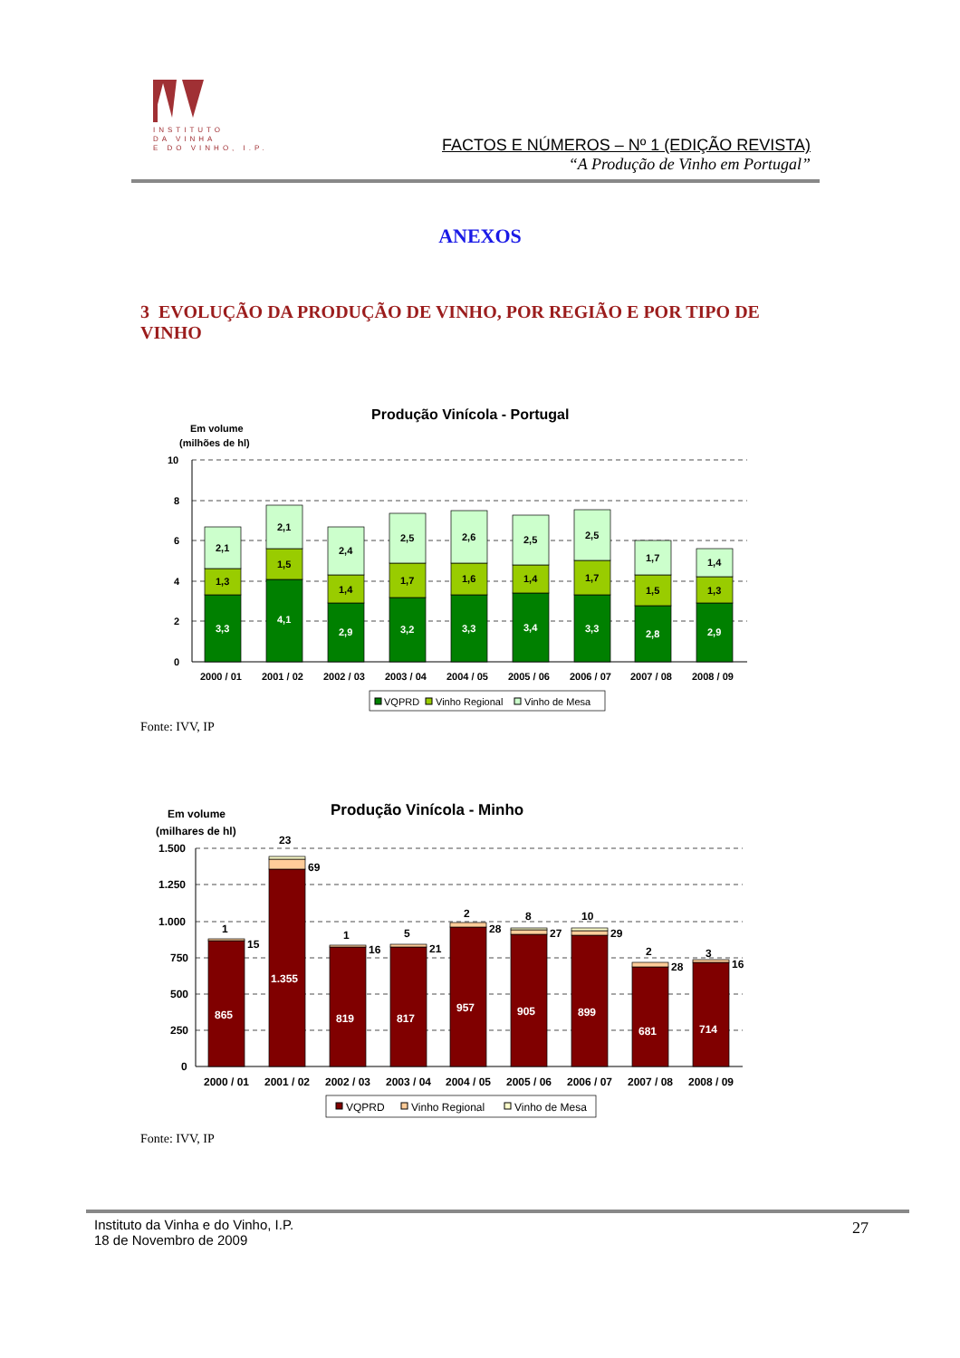INSTITUTO
DA VINHA
E DO VINHO, I.P.
FACTOS E NÚMEROS – Nº 1 (EDIÇÃO REVISTA)
“A Produção de Vinho em Portugal”
ANEXOS
3 EVOLUÇÃO DA PRODUÇÃO DE VINHO, POR REGIÃO E POR TIPO DE VINHO
Produção Vinícola - Portugal
Em volume
(milhões de hl)
10
8
6
4
2
0
3,3
4,1
2,9
3,2
3,3
3,4
3,3
2,8
2,9
1,3
1,5
1,4
1,7
1,6
1,4
1,7
1,5
1,3
2,1
2,1
2,4
2,5
2,6
2,5
2,5
1,7
1,4
2000 / 01
2001 / 02
2002 / 03
2003 / 04
2004 / 05
2005 / 06
2006 / 07
2007 / 08
2008 / 09
VQPRD
Vinho Regional
Vinho de Mesa
Fonte: IVV, IP
Produção Vinícola - Minho
Em volume
(milhares de hl)
1.500
1.250
1.000
750
500
250
0
865
1.355
819
817
957
905
899
681
714
1
15
23
69
1
16
5
21
2
28
8
27
10
29
2
28
3
16
2000 / 01
2001 / 02
2002 / 03
2003 / 04
2004 / 05
2005 / 06
2006 / 07
2007 / 08
2008 / 09
VQPRD
Vinho Regional
Vinho de Mesa
Fonte: IVV, IP
Instituto da Vinha e do Vinho, I.P.
18 de Novembro de 2009
27